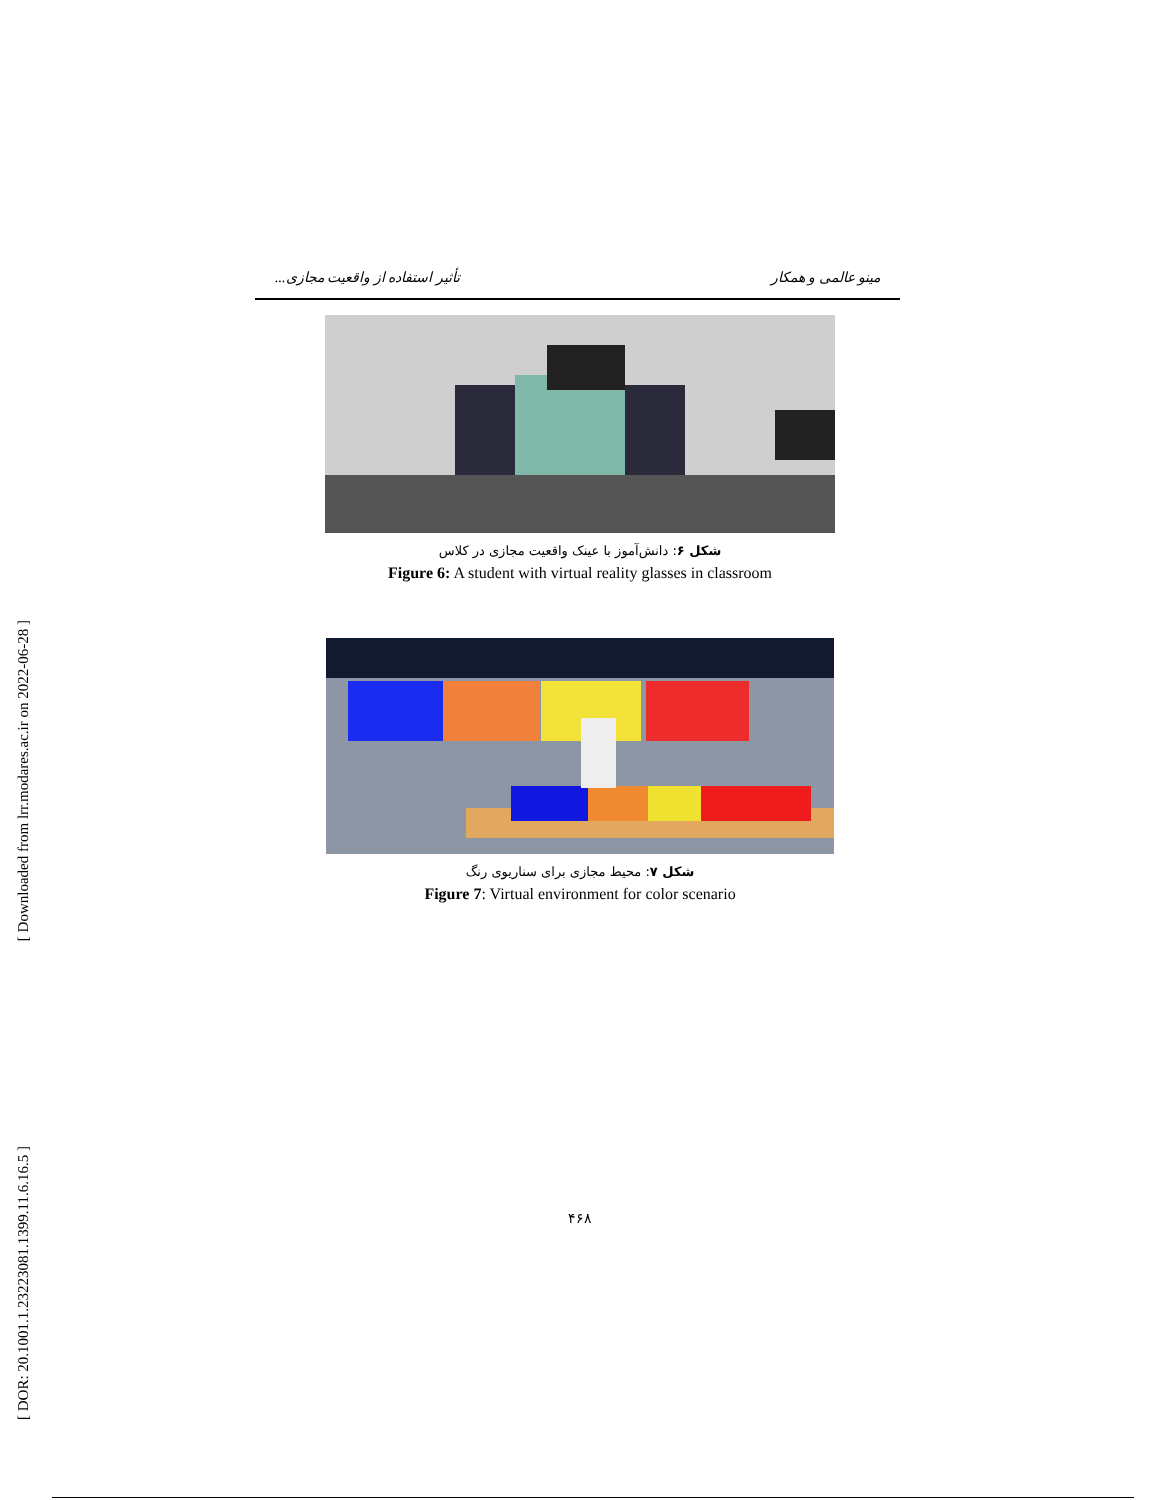[ Downloaded from lrr.modares.ac.ir on 2022-06-28 ]
[ DOR: 20.1001.1.23223081.1399.11.6.16.5 ]
مینو عالمی و همکار تأثیر استفاده از واقعیت مجازی...
شکل ۶: دانش‌آموز با عینک واقعیت مجازی در کلاس
Figure 6: A student with virtual reality glasses in classroom
شکل ۷: محیط مجازی برای سناریوی رنگ
Figure 7: Virtual environment for color scenario
۴۶۸